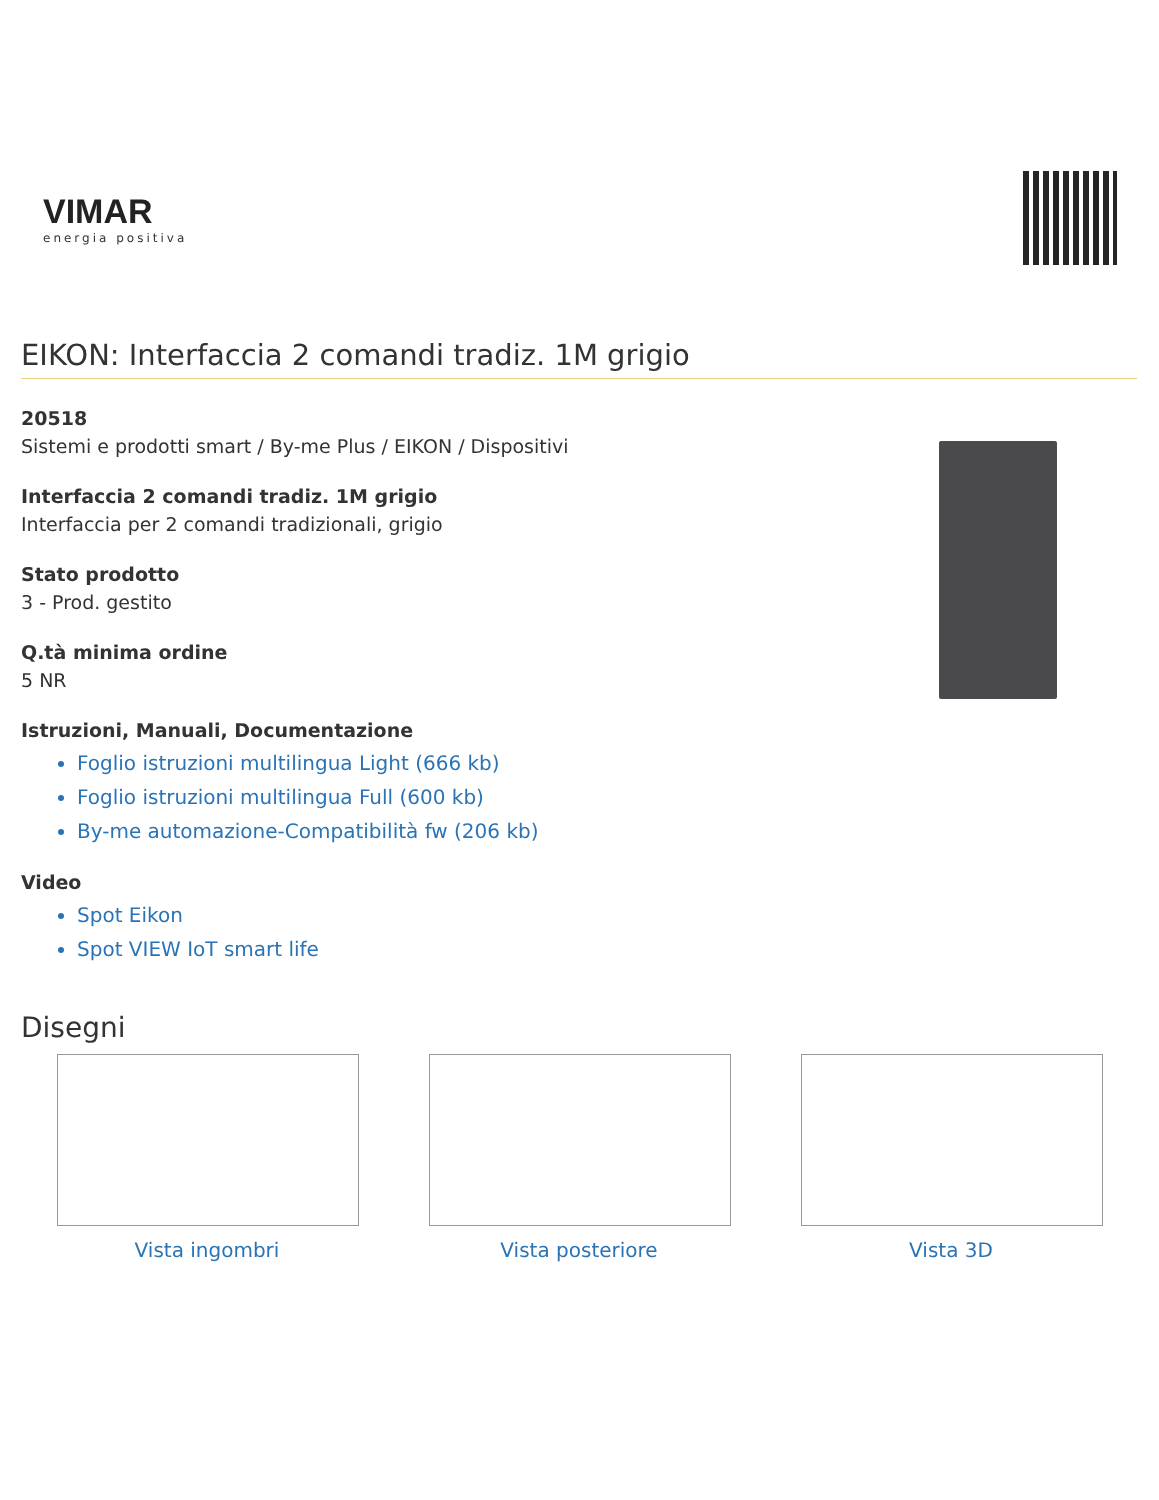VIMAR
energia positiva
EIKON: Interfaccia 2 comandi tradiz. 1M grigio
20518
Sistemi e prodotti smart / By-me Plus / EIKON / Dispositivi
Interfaccia 2 comandi tradiz. 1M grigio
Interfaccia per 2 comandi tradizionali, grigio
Stato prodotto
3 - Prod. gestito
Q.tà minima ordine
5 NR
Istruzioni, Manuali, Documentazione
Foglio istruzioni multilingua Light (666 kb)
Foglio istruzioni multilingua Full (600 kb)
By-me automazione-Compatibilità fw (206 kb)
Video
Spot Eikon
Spot VIEW IoT smart life
Disegni
Vista ingombri Vista posteriore Vista 3D